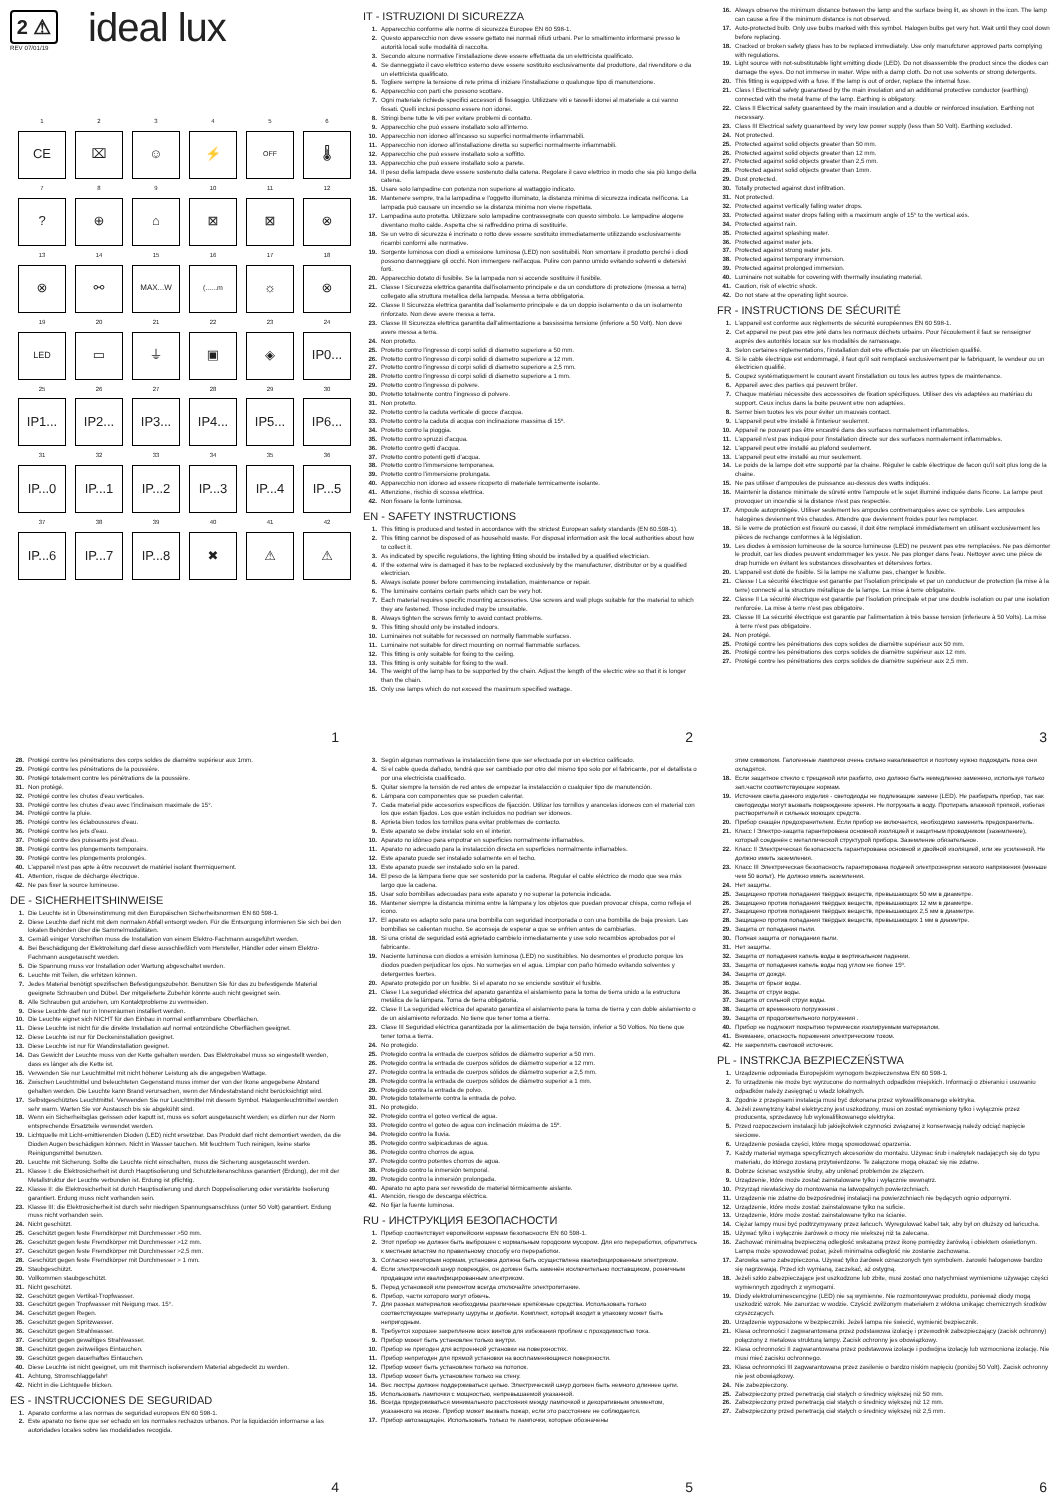2 ⚠
ideal lux
REV 07/01/19
| 1 | 2 | 3 | 4 | 5 | 6 |
| CE | ⌧ | ☺ | ⚡ | OFF | 🌡 |
| 7 | 8 | 9 | 10 | 11 | 12 |
| ? | ⊕ | ⌂ | ⊠ | ⊠ | ⊗ |
| 13 | 14 | 15 | 16 | 17 | 18 |
| ⊗ | ⚯ | MAX...W | (......m | ☼ | ⊗ |
| 19 | 20 | 21 | 22 | 23 | 24 |
| LED | ▭ | ⏚ | ▣ | ◈ | IP0... |
| 25 | 26 | 27 | 28 | 29 | 30 |
| IP1... | IP2... | IP3... | IP4... | IP5... | IP6... |
| 31 | 32 | 33 | 34 | 35 | 36 |
| IP...0 | IP...1 | IP...2 | IP...3 | IP...4 | IP...5 |
| 37 | 38 | 39 | 40 | 41 | 42 |
| IP...6 | IP...7 | IP...8 | ✖ | ⚠ | ⚠ |
1
IT - ISTRUZIONI DI SICUREZZA
1. Apparecchio conforme alle norme di sicurezza Europee EN 60 598-1.
2. Questo apparecchio non deve essere gettato nei normali rifiuti urbani. Per lo smaltimento informarsi presso le autorità locali sulle modalità di raccolta.
3. Secondo alcune normative l'installazione deve essere effettuata da un elettricista qualificato.
4. Se danneggiato il cavo elettrico esterno deve essere sostituito esclusivamente dal produttore, dal rivenditore o da un elettricista qualificato.
5. Togliere sempre la tensione di rete prima di iniziare l'installazione o qualunque tipo di manutenzione.
6. Apparecchio con parti che possono scottare.
7. Ogni materiale richiede specifici accessori di fissaggio. Utilizzare viti e tasselli idonei al materiale a cui vanno fissati. Quelli inclusi possono essere non idonei.
8. Stringi bene tutte le viti per evitare problemi di contatto.
9. Apparecchio che può essere installato solo all'interno.
10. Apparecchio non idoneo all'incasso su superfici normalmente infiammabili.
11. Apparecchio non idoneo all'installazione diretta su superfici normalmente infiammabili.
12. Apparecchio che può essere installato solo a soffitto.
13. Apparecchio che può essere installato solo a parete.
14. Il peso della lampada deve essere sostenuto dalla catena. Regolare il cavo elettrico in modo che sia più lungo della catena.
15. Usare solo lampadine con potenza non superiore al wattaggio indicato.
16. Mantenere sempre, tra la lampadina e l'oggetto illuminato, la distanza minima di sicurezza indicata nell'icona. La lampada può causare un incendio se la distanza minima non viene rispettata.
17. Lampadina auto protetta. Utilizzare solo lampadine contrassegnate con questo simbolo. Le lampadine alogene diventano molto calde. Aspetta che si raffreddino prima di sostituirle.
18. Se un vetro di sicurezza è incrinato o rotto deve essere sostituito immediatamente utilizzando esclusivamente ricambi conformi alle normative.
19. Sorgente luminosa con diodi a emissione luminosa (LED) non sostituibili. Non smontare il prodotto perché i diodi possono danneggiare gli occhi. Non immergere nell'acqua. Pulire con panno umido evitando solventi e detersivi forti.
20. Apparecchio dotato di fusibile. Se la lampada non si accende sostituire il fusibile.
21. Classe I Sicurezza elettrica garantita dall'isolamento principale e da un conduttore di protezione (messa a terra) collegato alla struttura metallica della lampada. Messa a terra obbligatoria.
22. Classe II Sicurezza elettrica garantita dall'isolamento principale e da un doppio isolamento o da un isolamento rinforzato. Non deve avere messa a terra.
23. Classe III Sicurezza elettrica garantita dall'alimentazione a bassissima tensione (inferiore a 50 Volt). Non deve avere messa a terra.
24. Non protetto.
25. Protetto contro l'ingresso di corpi solidi di diametro superiore a 50 mm.
26. Protetto contro l'ingresso di corpi solidi di diametro superiore a 12 mm.
27. Protetto contro l'ingresso di corpi solidi di diametro superiore a 2,5 mm.
28. Protetto contro l'ingresso di corpi solidi di diametro superiore a 1 mm.
29. Protetto contro l'ingresso di polvere.
30. Protetto totalmente contro l'ingresso di polvere.
31. Non protetto.
32. Protetto contro la caduta verticale di gocce d'acqua.
33. Protetto contro la caduta di acqua con inclinazione massima di 15º.
34. Protetto contro la pioggia.
35. Protetto contro spruzzi d'acqua.
36. Protetto contro getti d'acqua.
37. Protetto contro potenti getti d'acqua.
38. Protetto contro l'immersione temporanea.
39. Protetto contro l'immersione prolungata.
40. Apparecchio non idoneo ad essere ricoperto di materiale termicamente isolante.
41. Attenzione, rischio di scossa elettrica.
42. Non fissare la fonte luminosa.
EN - SAFETY INSTRUCTIONS
1. This fitting is produced and tested in accordance with the strictest European safety standards (EN 60.598-1).
2. This fitting cannot be disposed of as household waste. For disposal information ask the local authorities about how to collect it.
3. As indicated by specific regulations, the lighting fitting should be installed by a qualified electrician.
4. If the external wire is damaged it has to be replaced exclusively by the manufacturer, distributor or by a qualified electrician.
5. Always isolate power before commencing installation, maintenance or repair.
6. The luminaire contains certain parts which can be very hot.
7. Each material requires specific mounting accessories. Use screws and wall plugs suitable for the material to which they are fastened. Those included may be unsuitable.
8. Always tighten the screws firmly to avoid contact problems.
9. This fitting should only be installed indoors.
10. Luminaires not suitable for recessed on normally flammable surfaces.
11. Luminaire not suitable for direct mounting on normal flammable surfaces.
12. This fitting is only suitable for fixing to the ceiling.
13. This fitting is only suitable for fixing to the wall.
14. The weight of the lamp has to be supported by the chain. Adjust the length of the electric wire so that it is longer than the chain.
15. Only use lamps which do not exceed the maximum specified wattage.
2
16. Always observe the minimum distance between the lamp and the surface being lit, as shown in the icon. The lamp can cause a fire if the minimum distance is not observed.
17. Auto-protected bulb. Only use bulbs marked with this symbol. Halogen bulbs get very hot. Wait until they cool down before replacing.
18. Cracked or broken safety glass has to be replaced immediately. Use only manufcturer approved parts complying with regulations.
19. Light source with not-substitutable light emitting diode (LED). Do not disassemble the product since the diodes can damage the eyes. Do not immerse in water. Wipe with a damp cloth. Do not use solvents or strong detergents.
20. This fitting is equipped with a fuse. If the lamp is out of order, replace the internal fuse.
21. Class I Electrical safety guaranteed by the main insulation and an additional protective conductor (earthing) connected with the metal frame of the lamp. Earthing is obligatory.
22. Class II Electrical safety guaranteed by the main insulation and a double or reinforced insulation. Earthing not necessary.
23. Class III Electrical safety guaranteed by very low power supply (less than 50 Volt). Earthing excluded.
24. Not protected.
25. Protected against solid objects greater than 50 mm.
26. Protected against solid objects greater than 12 mm.
27. Protected against solid objects greater than 2,5 mm.
28. Protected against solid objects greater than 1mm.
29. Dust protected.
30. Totally protected against dust infiltration.
31. Not protected.
32. Protected against vertically falling water drops.
33. Protected against water drops falling with a maximum angle of 15° to the vertical axis.
34. Protected against rain.
35. Protected against splashing water.
36. Protected against water jets.
37. Protected against strong water jets.
38. Protected against temporary immersion.
39. Protected against prolonged immersion.
40. Luminaire not suitable for covering with thermally insulating material.
41. Caution, risk of electric shock.
42. Do not stare at the operating light source.
FR - INSTRUCTIONS DE SÉCURITÉ
1. L'appareil est conforme aux règlements de sécurité européennes EN 60 598-1.
2. Cet appareil ne peut pas etre jeté dans les normaux déchets urbains. Pour l'écoulement il faut se renseigner auprès des autorités locaux sur les modalités de ramassage.
3. Selon certaines règlementations, l'installation doit etre effectuée par un électricien qualifié.
4. Si le cable électrique est endommagé, il faut qu'il soit remplacé exclusivement par le fabriquant, le vendeur ou un électricien qualifié.
5. Coupez systématiquement le courant avant l'installation ou tous les autres types de maintenance.
6. Appareil avec des parties qui peuvent brûler.
7. Chaque matériau nécessite des accessoires de fixation spécifiques. Utiliser des vis adaptées au matériau du support. Ceux inclus dans la boite peuvent etre non adaptées.
8. Serrer bien tuotes les vis pour éviter un mauvais contact.
9. L'appareil peut etre installé à l'interieur seulemnt.
10. Appareil ne pouvant pas être encastré dans des surfaces normalement inflammables.
11. L'appareil n'est pas indiqué pour l'installation directe sur des surfaces normalement inflammables.
12. L'appareil peut etre installé au plafond seulement.
13. L'appareil peut etre installé au mur seulement.
14. Le poids de la lampe doit etre supporté par la chaine. Réguler le cable électrique de facon qu'il soit plus long de la chaine.
15. Ne pas utiliser d'ampoules de puissance au-dessus des watts indiqués.
16. Maintenir la distance minimale de sûreté entre l'ampoule et le sujet illuminé indiquée dans l'icone. La lampe peut provoquer un incendie si la distance n'est pas respectée.
17. Ampoule autoprotégée. Utiliser seulement les ampoules contremarquées avec ce symbole. Les ampoules halogènes deviennent très chaudes. Attendre que deviennent froides pour les remplacer.
18. Si le verre de protéction est fissuré ou cassé, il doit étre remplacé immédiatement en utilisant exclusivement les pièces de rechange conformes à la législation.
19. Les diodes à emission lumineuse de la source lumineuse (LED) ne peuvent pas etre remplacées. Ne pas démonter le produit, car les diodes peuvent endommager les yeux. Ne pas plonger dans l'eau. Nettoyer avec une pièce de drap humide en évitant les substances dissolvantes et détersives fortes.
20. L'appareil est doté de fusible. Si la lampe ne s'allume pas, changer le fusible.
21. Classe I La sécurité électrique est garantie par l'isolation principale et par un conducteur de protection (la mise à la terre) connecté al la structure métallique de la lampe. La mise à terre obligatoire.
22. Classe II La sécurité électrique est garantie par l'isolation principale et par une double isolation ou par une isolation renforcée. La mise à terre n'est pas obligatoire.
23. Classe III La sécurité électrique est garantie par l'alimentation à très basse tension (inferieure à 50 Volts). La mise à terre n'est pas obligatoire.
24. Non protégé.
25. Protégé contre les pénétrations des cops solides de diamètre supérieur aux 50 mm.
26. Protégé contre les pénétrations des corps solides de diamètre supérieur aux 12 mm.
27. Protégé contre les pénétrations des corps solides de diamètre supérieur aux 2,5 mm.
3
28. Protégé contre les pénétrations des corps soldes de diamètre supérieur aux 1mm.
29. Protégé contre les pénétrations de la poussière.
30. Protégé totalement contre les pénétrations de la poussière.
31. Non protégé.
32. Protégé contre les chutes d'eau verticales.
33. Protégé contre les chutes d'eau avec l'inclinaison maximale de 15°.
34. Protégé contre la pluie.
35. Protégé contre les éclaboussures d'eau.
36. Protégé contre les jets d'eau.
37. Protégé contre des puissants jest d'eau.
38. Protégé contre les plongements temporairs.
39. Protégé contre les plongements prolongés.
40. L'appareil n'est pas apte à être recouvert de matériel isolant thermiquement.
41. Attention, risque de décharge électrique.
42. Ne pas fixer la source lumineuse.
DE - SICHERHEITSHINWEISE
1. Die Leuchte ist in Übereinstimmung mit den Europäischen Sicherheitsnormen EN 60 598-1.
2. Diese Leuchte darf nicht mit dem normalen Abfall entsorgt weden. Für die Entsorgung informieren Sie sich bei den lokalen Behörden über die Sammelmodalitäten.
3. Gemäß einiger Vorschriften muss die Installation von einem Elektro-Fachmann ausgeführt werden.
4. Bei Beschädigung der Elektroleitung darf diese ausschließlich vom Hersteller, Händler oder einem Elektro-Fachmann ausgetauscht werden.
5. Die Spannung muss vor Installation oder Wartung abgeschaltet werden.
6. Leuchte mit Teilen, die erhitzen können.
7. Jedes Material benötigt spezifischen Befestigungszubehör. Benutzen Sie für das zu befestigende Material geeignete Schrauben und Dübel. Der mitgelieferte Zubehör könnte auch nicht geeignet sein.
8. Alle Schrauben gut anziehen, um Kontaktprobleme zu vermeiden.
9. Diese Leuchte darf nur in Innenräumen installiert werden.
10. Die Leuchte eignet sich NICHT für den Einbau in normal entflammbare Oberflächen.
11. Diese Leuchte ist nicht für die direkte Installation auf normal entzündliche Oberflächen geeignet.
12. Diese Leuchte ist nur für Deckeninstallation geeignet.
13. Diese Leuchte ist nur für Wandinstallation geeignet.
14. Das Gewicht der Leuchte muss von der Kette gehalten werden. Das Elektrokabel muss so eingestellt werden, dass es länger als die Kette ist.
15. Verwenden Sie nur Leuchtmittel mit nicht höherer Leistung als die angegeben Wattage.
16. Zwischen Leuchtmittel und beleuchteten Gegenstand muss immer der von der Ikone angegebene Abstand gehalten werden. Die Leuchte kann Brand verursachen, wenn der Mindestabstand nicht berücksichtigt wird.
17. Selbstgeschütztes Leuchtmittel. Verwenden Sie nur Leuchtmittel mit diesem Symbol. Halogenleuchtmittel werden sehr warm. Warten Sie vor Austausch bis sie abgekühlt sind.
18. Wenn ein Sicherheitsglas gerissen oder kaputt ist, muss es sofort ausgetauscht werden; es dürfen nur der Norm entsprechende Ersatzteile verwendet werden.
19. Lichtquelle mit Licht-emittierenden Dioden (LED) nicht ersetzbar. Das Produkt darf nicht demontiert werden, da die Dioden Augen beschädigen können. Nicht in Wasser tauchen. Mit feuchtem Tuch reinigen, keine starke Reinigungsmittel benutzen.
20. Leuchte mit Sicherung. Sollte die Leuchte nicht einschalten, muss die Sicherung ausgetauscht werden.
21. Klasse I: die Elektrosicherheit ist durch Hauptisolierung und Schutzleiteranschluss garantiert (Erdung), der mit der Metallstruktur der Leuchte verbunden ist. Erdung ist pflichtig.
22. Klasse II: die Elektrosicherheit ist durch Hauptisolierung und durch Doppelisolierung oder verstärkte Isolierung garantiert. Erdung muss nicht vorhanden sein.
23. Klasse III: die Elektrosicherheit ist durch sehr niedrigen Spannungsanschluss (unter 50 Volt) garantiert. Erdung muss nicht vorhanden sein.
24. Nicht geschützt.
25. Geschützt gegen feste Fremdkörper mit Durchmesser >50 mm.
26. Geschützt gegen feste Fremdkörper mit Durchmesser >12 mm.
27. Geschützt gegen feste Fremdkörper mit Durchmesser >2,5 mm.
28. Geschützt gegen feste Fremdkörper mit Durchmesser > 1 mm.
29. Staubgeschützt.
30. Vollkommen staubgeschützt.
31. Nicht geschützt.
32. Geschützt gegen Vertikal-Tropfwasser.
33. Geschützt gegen Tropfwasser mit Neigung max. 15°.
34. Geschützt gegen Regen.
35. Geschützt gegen Spritzwasser.
36. Geschützt gegen Strahlwasser.
37. Geschützt gegen gewaltiges Strahlwasser.
38. Geschützt gegen zeitweiliges Eintauchen.
39. Geschützt gegen dauerhaftes Eintauchen.
40. Diese Leuchte ist nicht geeignet, um mit thermisch isolierendem Material abgedeckt zu werden.
41. Achtung, Stromschlaggefahr!
42. Nicht in die Lichtquelle blicken.
ES - INSTRUCCIONES DE SEGURIDAD
1. Aparato conforme a las normas de seguridad europeos EN 60 598-1.
2. Este aparato no tiene que ser echado en los normales rechazos urbanos. Por la liquidación informarse a las autoridades locales sobre las modalidades recogida.
4
3. Según algunas normativas la instalacción tiene que ser efectuada por un electrico calificado.
4. Si el cable queda dañado, tendrá que ser cambiado por otro del mismo tipo solo por el fabricante, por el detallista o por una electricista cualificado.
5. Quitar siempre la tensión de red antes de empezar la instalacción o cualquier tipo de manutención.
6. Lámpara con componentes que se pueden calentar.
7. Cada material pide accesorios especificos de fijacción. Utilizar los tornillos y arancelas idoneos con el material con los que estan fijados. Los que están incluidos no podrian ser idoneos.
8. Aprieta bien todos los tornillos para evitar problemas de contacto.
9. Este aparato se debe instalar solo en el interior.
10. Aparato no idóneo para empotrar en superficies normalmente inflamables.
11. Aparato no adecuado para la instalacción directa en superficies normalmente inflamables.
12. Este aparato puede ser instalado solamente en el techo.
13. Este aparato puede ser instalado solo en la pared.
14. El peso de la lámpara tiene que ser sostenido por la cadena. Regular el cable eléctrico de modo que sea más largo que la cadena.
15. Usar solo bombillas adecuadas para este aparato y no superar la potencia indicada.
16. Mantener siempre la distancia minima entre la lámpara y los objetos que puedan provocar chispa, como refleja el icono.
17. El aparato es adapto solo para una bombilla con seguridad incorporada o con una bombilla de baja presion. Las bombillas se calientan mucho. Se aconseja de esperar a que se enfrien antes de cambiarlas.
18. Si una cristal de seguridad está agrietado cambielo inmediatamente y use solo recambios aprobados por el fabricante.
19. Naciente luminosa con diodos a emisión luminosa (LED) no sustituibles. No desmontes el producto porque los diodos pueden perjudicar los ojos. No sumerjas en el agua. Limpiar con paño húmedo evitando solventes y detergentes fuertes.
20. Aparato protegido por un fusible. Si el aparato no se enciende sostituir el fusible.
21. Clase I La seguridad eléctrica del aparato garantiza el aislamiento para la toma de tierra unido a la estructura metálica de la lámpara. Toma de tierra obligatoria.
22. Clase II La seguridad eléctrica del aparato garantiza el aislamiento para la toma de tierra y con doble aislamiento o de un aislamiento reforzado. No tiene que tener toma a tierra.
23. Clase III Seguridad eléctrica garantizada por la alimentación de baja tensión, inferior a 50 Voltios. No tiene que tener toma a tierra.
24. No protegido.
25. Protegido contra la entrada de cuerpos sòlidos de diàmetro superior a 50 mm.
26. Protegido contra la entrada de cuerpos sòlidos de diàmetro superior a 12 mm.
27. Protegido contra la entrada de cuerpos sòlidos de diàmetro superior a 2,5 mm.
28. Protegido contra la entrada de cuerpos sòlidos de diàmetro superior a 1 mm.
29. Protegido contra la entrada de polvo.
30. Protegido totalemente contra la entrada de polvo.
31. No protegido.
32. Protegido contra el goteo vertical de agua.
33. Protegido contro el goteo de agua con inclinación máxima de 15º.
34. Protegido contro la lluvia.
35. Protegido contro salpicaduras de agua.
36. Protegido contro chorros de agua.
37. Protegido contro potentes chorros de agua.
38. Protegido contro la inmersión temporal.
39. Protegido contro la inmersión prolongada.
40. Aparato no apto para ser revestido de material térmicamente aislante.
41. Atención, riesgo de descarga eléctrica.
42. No fijar la fuente luminosa.
RU - ИНСТРУКЦИЯ БЕЗОПАСНОСТИ
1. Прибор соответствует европейским нормам безопасности EN 60 598-1.
2. Этот прибор не должен быть выброшен с нормальным городским мусором. Для его переработки, обратитесь к местным властям по правильному способу его переработки.
3. Согласно некоторым нормам, установка должна быть осуществлена квалифицированным электриком.
4. Если электрический шнур повреждён, он должен быть заменён исключительно поставщиком, розничным продавцом или квалифицированным электриком.
5. Перед установкой или ремонтом всегда отключайте электропитание.
6. Прибор, части которого могут обжечь.
7. Для разных материалов необходимы различные крепёжные средства. Использовать только соответствующие материалу шурупы и дюбели. Комплект, который входит в упаковку может быть непригодным.
8. Требуется хорошее закрепление всех винтов для избежания проблем с проходимостью тока.
9. Прибор может быть установлен только внутри.
10. Прибор не пригоден для встроенной установки на поверхностях.
11. Прибор непригоден для прямой установки на воспламеняющиеся поверхности.
12. Прибор может быть установлен только на потолок.
13. Прибор может быть установлен только на стену.
14. Вес люстры должен поддерживаться цепью. Электрический шнур должен быть немного длиннее цепи.
15. Использовать лампочки с мощностью, непревышаемой указанной.
16. Всегда придерживаться минимального расстояния между лампочкой и декоративным элементом, указанного на иконе. Прибор может вызвать пожар, если это расстояние не соблюдается.
17. Прибор автозащищён. Использовать только те лампочки, которые обозначены
5
этим символом. Галогенные лампочки очень сильно накаливаются и поэтому нужно подождать пока они охладятся.
18. Если защитное стекло с трещиной или разбито, оно должно быть немедленно заменено, используя только зап.части соответствующие нормам.
19. Источник света данного изделия - светодиоды не подлежащие замене (LED). Не разбирать прибор, так как светодиоды могут вызвать повреждение зрения. Не погружать в воду. Протирать влажной тряпкой, избегая растворителей и сильных моющих средств.
20. Прибор снащён предохранителем. Если прибор не включается, необходимо заменить предохранитель.
21. Класс I Электро-защита гарантирована основной изоляцией и защитным проводником (заземление), который соеденён с металлической структурой прибора. Заземление обязательное.
22. Класс II Электрическая безопасность гарантирована основной и двойной изоляцией, или же усиленной. Не должно иметь заземления.
23. Класс III Электрическая безопасность гарантирована подачей электроэнергии низкого напряжения (меньше чем 50 вольт). Не должно иметь заземления.
24. Нет защиты.
25. Защищено против попадания твёрдых веществ, превышающих 50 мм в диаметре.
26. Защищено против попадания твёрдых веществ, превышающих 12 мм в диаметре.
27. Защищено против попадания твёрдых веществ, превышающих 2,5 мм в диаметре.
28. Защищено против попадания твёрдых веществ, превышающих 1 мм в диаметре.
29. Защита от попадания пыли.
30. Полная защита от попадания пыли.
31. Нет защиты.
32. Защита от попадания капель воды в вертикальном падении.
33. Защита от попадания капель воды под углом не более 15º.
34. Защита от дождя.
35. Защита от брызг воды.
36. Защита от струи воды.
37. Защита от сильной струи воды.
38. Защита от временного погружения .
39. Защита от продолжительного погружения .
40. Прибор не подлежит покрытию термически изолируемым материалом.
41. Внимание, опасность поражения электрическим током.
42. Не закреплять световой источник.
PL - INSTRKCJA BEZPIECZEŃSTWA
1. Urządzenie odpowiada Europejskim wymogom bezpieczenstwa EN 60 598-1.
2. To urządzenie nie może byc wyrzucone do normalnych odpadków miejskich. Informacji o zbieraniu i usuwaniu odpadków należy zasięgnąć u władz lokalnych.
3. Zgodnie z przepisami instalacja musi być dokonana przez wykwalifikowanego elektryka.
4. Jeżeli zewnętrzny kabel elektryczny jest uszkodzony, musi on zostać wymieniony tylko i wyłącznie przez producenta, sprzedawcę lub wykwalifikowanego elektryka.
5. Przed rozpoczeciem instalacji lub jakiejkolwiek czynności związanej z konserwacją należy odciąć napięcie sieciowe.
6. Urządzenie posiada części, które mogą spowodować oparzenia.
7. Każdy materiał wymaga specyficznych akcesoriów do montażu. Używac śrub i nakrętek nadających się do typu materiału, do którego zostaną przytwierdzone. Te załączone mogą okazać się nie zdatne.
8. Dobrze ścisnac wszystkie śruby, aby uniknać problemów ze złączem.
9. Urządzenie, które może zostać zainstalowane tylko i wyłącznie wewnątrz.
10. Przyrząd niewłaściwy do montowania na łatwopalnych powierzchniach.
11. Urządzenie nie zdatne do bezpośredniej instalacji na powierzchniach nie będących ognio odpornymi.
12. Urządzenie, które może zostać zainstalowane tylko na suficie.
13. Urządzenie, które może zostać zainstalowane tylko na ścianie.
14. Ciężar lampy musi być podtrzymywany przez łańcuch. Wyregulować kabel tak, aby był on dłuższy od łańcucha.
15. Używać tylko i wyłącznie żarówek o mocy nie wiekszej niż ta zalecana.
16. Zachować minimalną bezpieczną odległość wskazaną przez ikonę pomiędzy żarówką i obiektem oświetlonym. Lampa może spowodować pożar, jeżeli minimalna odległość nie zostanie zachowana.
17. Żarowka samo zabezpieczona. Używać tylko żarówek oznaczonych tym symbolem. żarowki halogenowe bardzo się nagrzewają. Przed ich wymianą, zaczekać, aż ostygną.
18. Jeżeli szkło zabezpieczające jest uszkodzone lub zbite, musi zostać ono natychmiast wymienione używając części wymiennych zgodnych z wymogami.
19. Diody elektroluminescencyjne (LED) nie są wymienne. Nie rozmontowywac produktu, ponieważ diody mogą uszkodzić wzrok. Nie zanurzac w wodzie. Czyścić zwilżonym materiałem z włókna unikając chemicznych środków czyszczących.
20. Urządzenie wyposażone w bezpieczniki. Jeżeli lampa nie świecić, wymienić bezpiecznik.
21. Klasa ochronności I zagwarantowana przez podstawowa izolację i przewodnik zabezpieczający (zacisk ochronny) połączony z metalowa strukturą lampy. Zacisk ochronny jes obowiązkowy.
22. Klasa ochronności II zagwarantowana przez podstawowa izolacje i podwójna izolację lub wzmocniona izolację. Nie musi mieć zacisku ochronnego.
23. Klasa ochronności III zagwarantowana przez zasilenie o bardzo niskim napięciu (poniżej 50 Volt). Zacisk ochronny nie jest obowiązkowy.
24. Nie zabezpieczony.
25. Zabezpieczony przed penetracją ciał stałych o średnicy większej niż 50 mm.
26. Zabezpieczony przed penetracją ciał stałych o średnicy większej niż 12 mm.
27. Zabezpieczony przed penetracją ciał stałych o średnicy większej niż 2,5 mm.
6